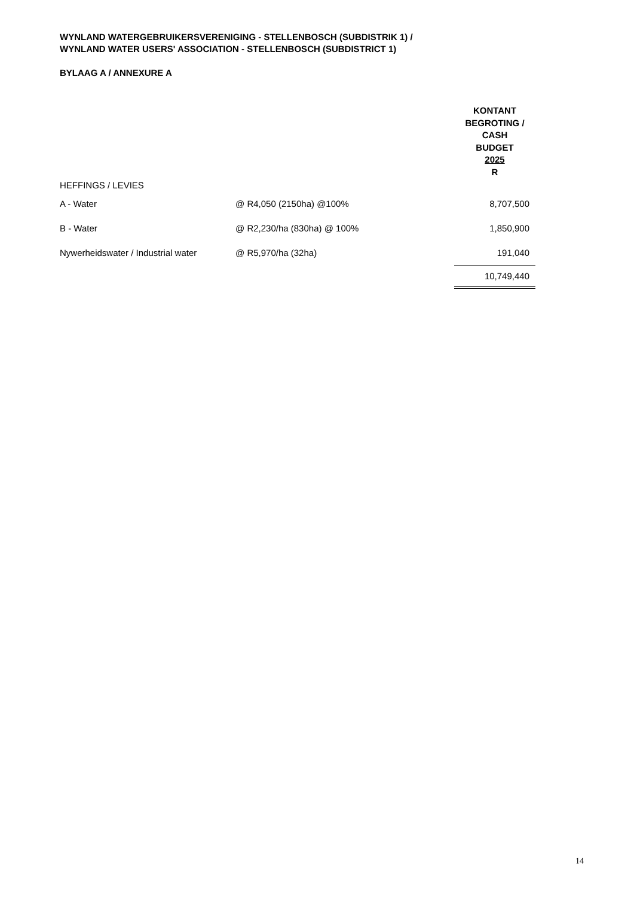WYNLAND WATERGEBRUIKERSVERENIGING - STELLENBOSCH (SUBDISTRIK 1) /
WYNLAND WATER USERS' ASSOCIATION - STELLENBOSCH (SUBDISTRICT 1)
BYLAAG A / ANNEXURE A
| | | KONTANT BEGROTING / CASH BUDGET 2025 R |
| HEFFINGS / LEVIES | | |
| A - Water | @ R4,050 (2150ha) @100% | 8,707,500 |
| B - Water | @ R2,230/ha (830ha) @ 100% | 1,850,900 |
| Nywerheidswater / Industrial water | @ R5,970/ha (32ha) | 191,040 |
| | | 10,749,440 |
14